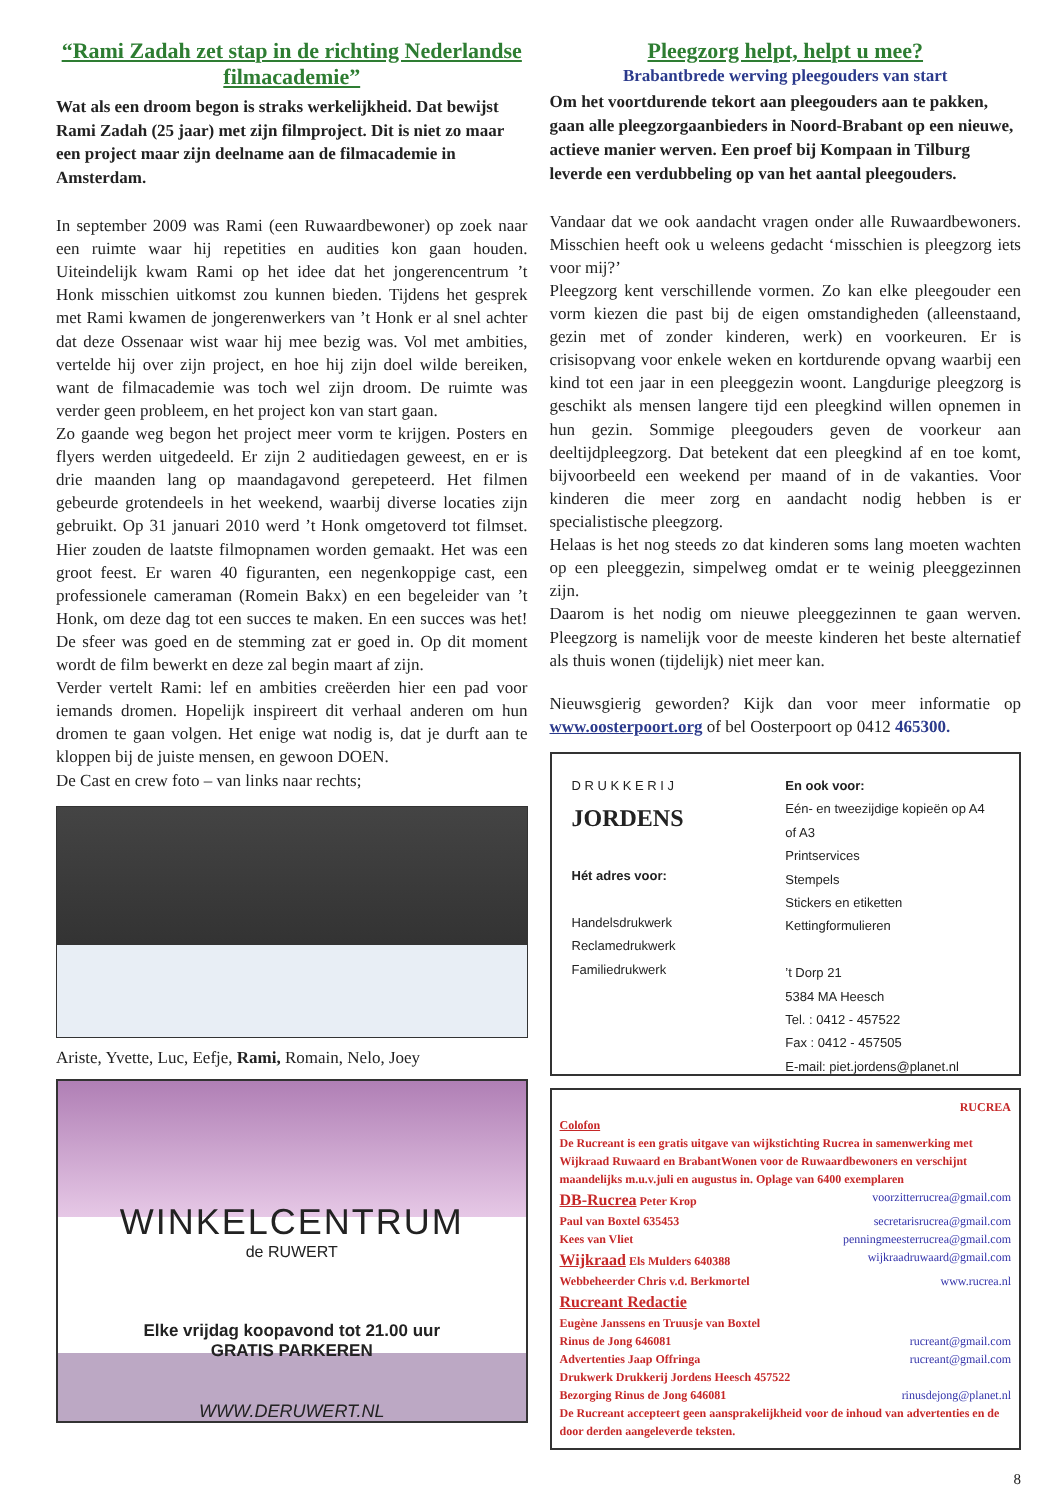“Rami Zadah zet stap in de richting Nederlandse filmacademie”
Wat als een droom begon is straks werkelijkheid. Dat bewijst Rami Zadah (25 jaar) met zijn filmproject. Dit is niet zo maar een project maar zijn deelname aan de filmacademie in Amsterdam.
In september 2009 was Rami (een Ruwaardbewoner) op zoek naar een ruimte waar hij repetities en audities kon gaan houden. Uiteindelijk kwam Rami op het idee dat het jongerencentrum ’t Honk misschien uitkomst zou kunnen bieden. Tijdens het gesprek met Rami kwamen de jongerenwerkers van ’t Honk er al snel achter dat deze Ossenaar wist waar hij mee bezig was. Vol met ambities, vertelde hij over zijn project, en hoe hij zijn doel wilde bereiken, want de filmacademie was toch wel zijn droom. De ruimte was verder geen probleem, en het project kon van start gaan.
Zo gaande weg begon het project meer vorm te krijgen. Posters en flyers werden uitgedeeld. Er zijn 2 auditiedagen geweest, en er is drie maanden lang op maandagavond gerepeteerd. Het filmen gebeurde grotendeels in het weekend, waarbij diverse locaties zijn gebruikt. Op 31 januari 2010 werd ’t Honk omgetoverd tot filmset. Hier zouden de laatste filmopnamen worden gemaakt. Het was een groot feest. Er waren 40 figuranten, een negenkoppige cast, een professionele cameraman (Romein Bakx) en een begeleider van ’t Honk, om deze dag tot een succes te maken. En een succes was het! De sfeer was goed en de stemming zat er goed in. Op dit moment wordt de film bewerkt en deze zal begin maart af zijn.
Verder vertelt Rami: lef en ambities creëerden hier een pad voor iemands dromen. Hopelijk inspireert dit verhaal anderen om hun dromen te gaan volgen. Het enige wat nodig is, dat je durft aan te kloppen bij de juiste mensen, en gewoon DOEN.
De Cast en crew foto – van links naar rechts;
Ariste, Yvette, Luc, Eefje, Rami, Romain, Nelo, Joey
WINKELCENTRUM
de RUWERT
Elke vrijdag koopavond tot 21.00 uur
GRATIS PARKEREN
WWW.DERUWERT.NL
Pleegzorg helpt, helpt u mee?
Brabantbrede werving pleegouders van start
Om het voortdurende tekort aan pleegouders aan te pakken, gaan alle pleegzorgaanbieders in Noord-Brabant op een nieuwe, actieve manier werven. Een proef bij Kompaan in Tilburg leverde een verdubbeling op van het aantal pleegouders.
Vandaar dat we ook aandacht vragen onder alle Ruwaardbewoners. Misschien heeft ook u weleens gedacht ‘misschien is pleegzorg iets voor mij?’
Pleegzorg kent verschillende vormen. Zo kan elke pleegouder een vorm kiezen die past bij de eigen omstandigheden (alleenstaand, gezin met of zonder kinderen, werk) en voorkeuren. Er is crisisopvang voor enkele weken en kortdurende opvang waarbij een kind tot een jaar in een pleeggezin woont. Langdurige pleegzorg is geschikt als mensen langere tijd een pleegkind willen opnemen in hun gezin. Sommige pleegouders geven de voorkeur aan deeltijdpleegzorg. Dat betekent dat een pleegkind af en toe komt, bijvoorbeeld een weekend per maand of in de vakanties. Voor kinderen die meer zorg en aandacht nodig hebben is er specialistische pleegzorg.
Helaas is het nog steeds zo dat kinderen soms lang moeten wachten op een pleeggezin, simpelweg omdat er te weinig pleeggezinnen zijn.
Daarom is het nodig om nieuwe pleeggezinnen te gaan werven. Pleegzorg is namelijk voor de meeste kinderen het beste alternatief als thuis wonen (tijdelijk) niet meer kan.
Nieuwsgierig geworden? Kijk dan voor meer informatie op www.oosterpoort.org of bel Oosterpoort op 0412 465300.
D R U K K E R I J
JORDENS
Hét adres voor:
Handelsdrukwerk
Reclamedrukwerk
Familiedrukwerk
En ook voor:
Eén- en tweezijdige kopieën op A4 of A3
Printservices
Stempels
Stickers en etiketten
Kettingformulieren
’t Dorp 21
5384 MA Heesch
Tel. : 0412 - 457522
Fax : 0412 - 457505
E-mail: piet.jordens@planet.nl
RUCREA
Colofon
De Rucreant is een gratis uitgave van wijkstichting Rucrea in samenwerking met Wijkraad Ruwaard en BrabantWonen voor de Ruwaardbewoners en verschijnt maandelijks m.u.v.juli en augustus in. Oplage van 6400 exemplaren
DB-Rucrea Peter Krop voorzitterrucrea@gmail.com
Paul van Boxtel 635453 secretarisrucrea@gmail.com
Kees van Vliet penningmeesterrucrea@gmail.com
Wijkraad Els Mulders 640388 wijkraadruwaard@gmail.com
Webbeheerder Chris v.d. Berkmortel www.rucrea.nl
Rucreant Redactie
Eugène Janssens en Truusje van Boxtel
Rinus de Jong 646081 rucreant@gmail.com
Advertenties Jaap Offringa rucreant@gmail.com
Drukwerk Drukkerij Jordens Heesch 457522
Bezorging Rinus de Jong 646081 rinusdejong@planet.nl
De Rucreant accepteert geen aansprakelijkheid voor de inhoud van advertenties en de door derden aangeleverde teksten.
8